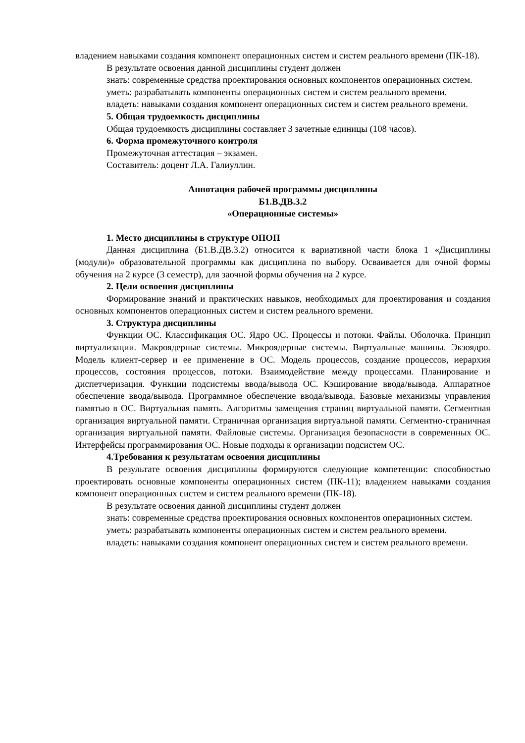владением навыками создания компонент операционных систем и систем реального времени (ПК-18).
В результате освоения данной дисциплины студент должен
знать: современные средства проектирования основных компонентов операционных систем.
уметь: разрабатывать компоненты операционных систем и систем реального времени.
владеть: навыками создания компонент операционных систем и систем реального времени.
5. Общая трудоемкость дисциплины
Общая трудоемкость дисциплины составляет 3 зачетные единицы (108 часов).
6. Форма промежуточного контроля
Промежуточная аттестация – экзамен.
Составитель: доцент Л.А. Галиуллин.
Аннотация рабочей программы дисциплины
Б1.В.ДВ.3.2
«Операционные системы»
1. Место дисциплины в структуре ОПОП
Данная дисциплина (Б1.В.ДВ.3.2) относится к вариативной части блока 1 «Дисциплины (модули)» образовательной программы как дисциплина по выбору. Осваивается для очной формы обучения на 2 курсе (3 семестр), для заочной формы обучения на 2 курсе.
2. Цели освоения дисциплины
Формирование знаний и практических навыков, необходимых для проектирования и создания основных компонентов операционных систем и систем реального времени.
3. Структура дисциплины
Функции ОС. Классификация ОС. Ядро ОС. Процессы и потоки. Файлы. Оболочка. Принцип виртуализации. Макроядерные системы. Микроядерные системы. Виртуальные машины. Экзоядро. Модель клиент-сервер и ее применение в ОС. Модель процессов, создание процессов, иерархия процессов, состояния процессов, потоки. Взаимодействие между процессами. Планирование и диспетчеризация. Функции подсистемы ввода/вывода ОС. Кэширование ввода/вывода. Аппаратное обеспечение ввода/вывода. Программное обеспечение ввода/вывода. Базовые механизмы управления памятью в ОС. Виртуальная память. Алгоритмы замещения страниц виртуальной памяти. Сегментная организация виртуальной памяти. Страничная организация виртуальной памяти. Сегментно-страничная организация виртуальной памяти. Файловые системы. Организация безопасности в современных ОС. Интерфейсы программирования ОС. Новые подходы к организации подсистем ОС.
4.Требования к результатам освоения дисциплины
В результате освоения дисциплины формируются следующие компетенции: способностью проектировать основные компоненты операционных систем (ПК-11); владением навыками создания компонент операционных систем и систем реального времени (ПК-18).
В результате освоения данной дисциплины студент должен
знать: современные средства проектирования основных компонентов операционных систем.
уметь: разрабатывать компоненты операционных систем и систем реального времени.
владеть: навыками создания компонент операционных систем и систем реального времени.